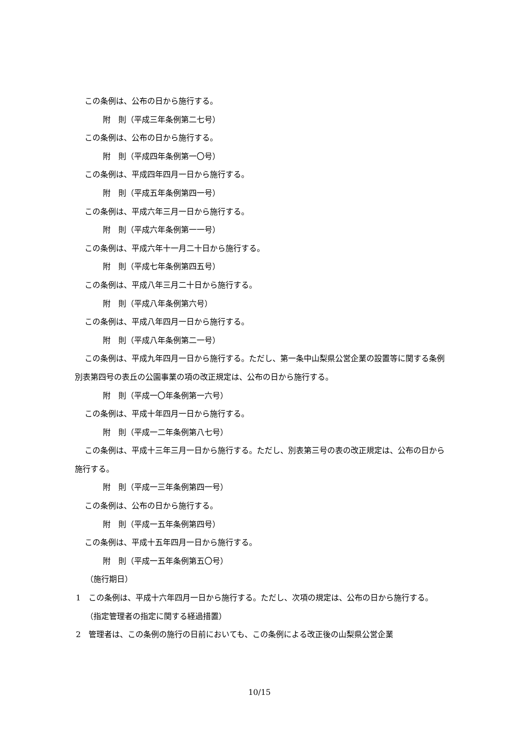この条例は、公布の日から施行する。
附　則（平成三年条例第二七号）
この条例は、公布の日から施行する。
附　則（平成四年条例第一〇号）
この条例は、平成四年四月一日から施行する。
附　則（平成五年条例第四一号）
この条例は、平成六年三月一日から施行する。
附　則（平成六年条例第一一号）
この条例は、平成六年十一月二十日から施行する。
附　則（平成七年条例第四五号）
この条例は、平成八年三月二十日から施行する。
附　則（平成八年条例第六号）
この条例は、平成八年四月一日から施行する。
附　則（平成八年条例第二一号）
この条例は、平成九年四月一日から施行する。ただし、第一条中山梨県公営企業の設置等に関する条例別表第四号の表丘の公園事業の項の改正規定は、公布の日から施行する。
附　則（平成一〇年条例第一六号）
この条例は、平成十年四月一日から施行する。
附　則（平成一二年条例第八七号）
この条例は、平成十三年三月一日から施行する。ただし、別表第三号の表の改正規定は、公布の日から施行する。
附　則（平成一三年条例第四一号）
この条例は、公布の日から施行する。
附　則（平成一五年条例第四号）
この条例は、平成十五年四月一日から施行する。
附　則（平成一五年条例第五〇号）
（施行期日）
1　この条例は、平成十六年四月一日から施行する。ただし、次項の規定は、公布の日から施行する。
（指定管理者の指定に関する経過措置）
2　管理者は、この条例の施行の日前においても、この条例による改正後の山梨県公営企業
10/15